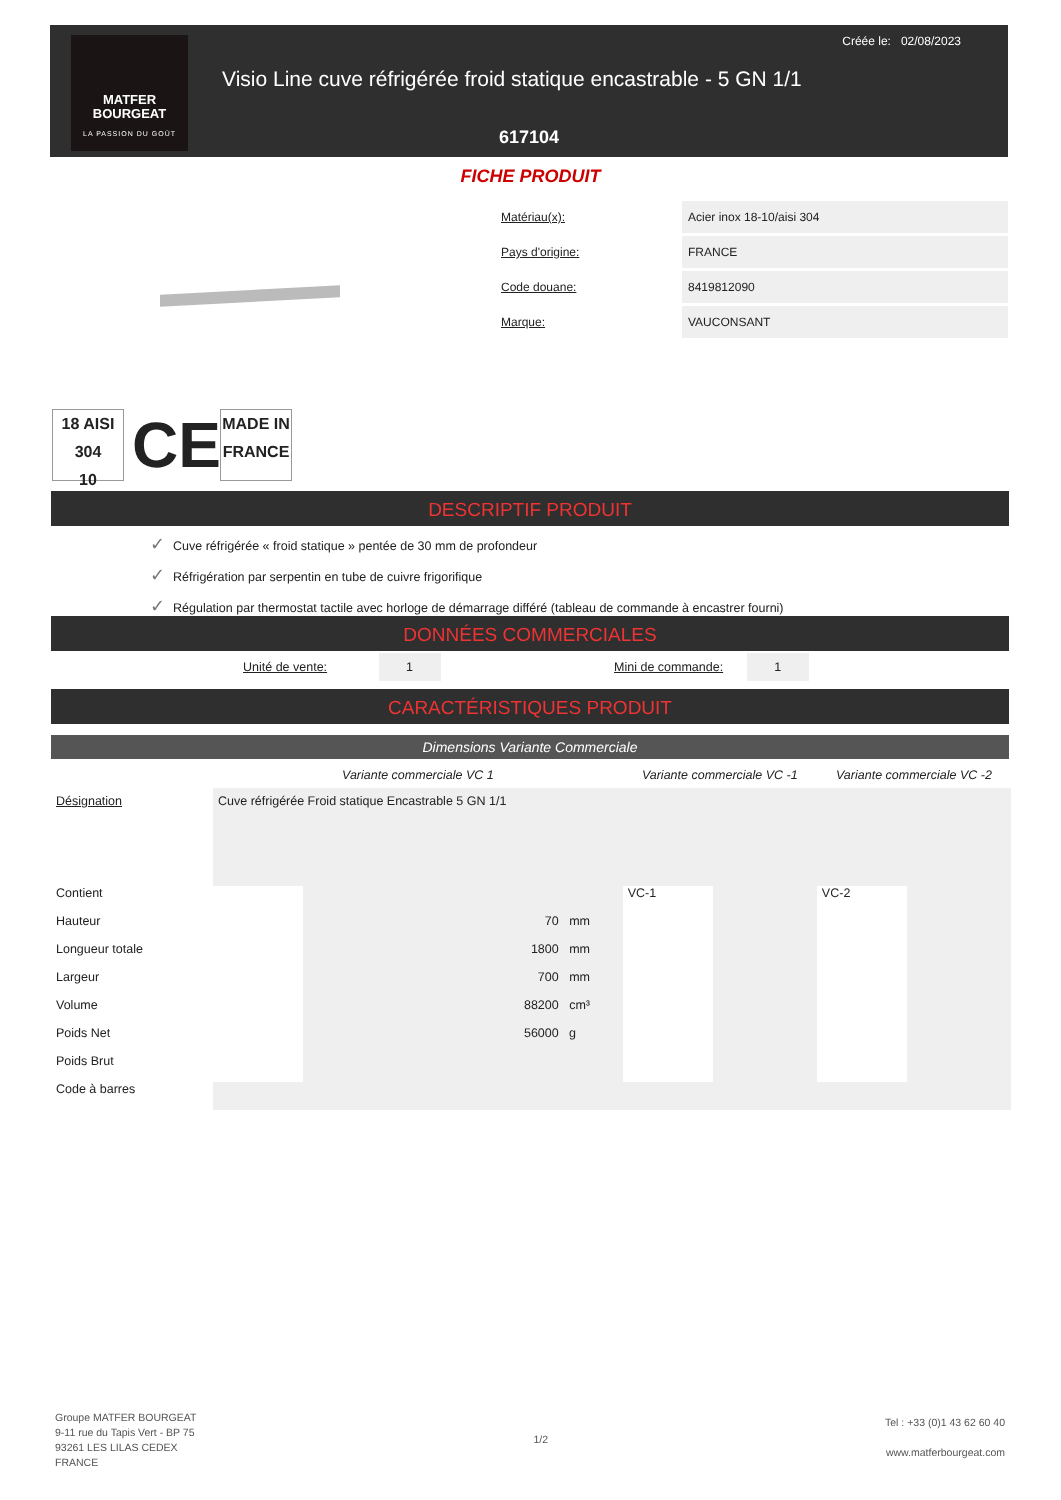MATFER
BOURGEAT
LA PASSION DU GOÛT
Créée le: 02/08/2023
Visio Line cuve réfrigérée froid statique encastrable - 5 GN 1/1
617104
FICHE PRODUIT
| Matériau(x): | Acier inox 18-10/aisi 304 |
| Pays d'origine: | FRANCE |
| Code douane: | 8419812090 |
| Marque: | VAUCONSANT |
18 AISI 304
10
CE
MADE IN
FRANCE
DESCRIPTIF PRODUIT
✓ Cuve réfrigérée « froid statique » pentée de 30 mm de profondeur
✓ Réfrigération par serpentin en tube de cuivre frigorifique
✓ Régulation par thermostat tactile avec horloge de démarrage différé (tableau de commande à encastrer fourni)
DONNÉES COMMERCIALES
Unité de vente: 1 Mini de commande: 1
CARACTÉRISTIQUES PRODUIT
Dimensions Variante Commerciale
| | Variante commerciale VC 1 | | Variante commerciale VC -1 | | Variante commerciale VC -2 | |
| --- | --- | --- | --- | --- | --- | --- |
| Désignation | Cuve réfrigérée Froid statique Encastrable 5 GN 1/1 | | | | | |
| Contient | | | VC-1 | | VC-2 | |
| Hauteur | | 70 mm | | | | |
| Longueur totale | | 1800 mm | | | | |
| Largeur | | 700 mm | | | | |
| Volume | | 88200 cm³ | | | | |
| Poids Net | | 56000 g | | | | |
| Poids Brut | | | | | | |
| Code à barres | | | | | | |
Groupe MATFER BOURGEAT
9-11 rue du Tapis Vert - BP 75
93261 LES LILAS CEDEX
FRANCE
1/2
Tel : +33 (0)1 43 62 60 40
www.matferbourgeat.com